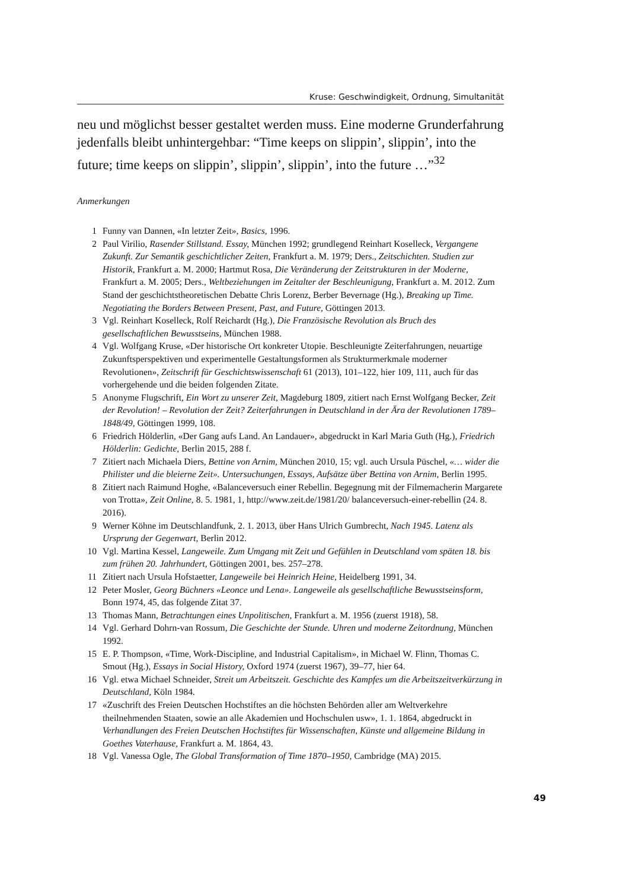Kruse: Geschwindigkeit, Ordnung, Simultanität
neu und möglichst besser gestaltet werden muss. Eine moderne Grunderfahrung jedenfalls bleibt unhintergehbar: “Time keeps on slippin’, slippin’, into the future; time keeps on slippin’, slippin’, slippin’, into the future …”<sup>32</sup>
Anmerkungen
1 Funny van Dannen, «In letzter Zeit», Basics, 1996.
2 Paul Virilio, Rasender Stillstand. Essay, München 1992; grundlegend Reinhart Koselleck, Vergangene Zukunft. Zur Semantik geschichtlicher Zeiten, Frankfurt a. M. 1979; Ders., Zeitschichten. Studien zur Historik, Frankfurt a. M. 2000; Hartmut Rosa, Die Veränderung der Zeitstrukturen in der Moderne, Frankfurt a. M. 2005; Ders., Weltbeziehungen im Zeitalter der Beschleunigung, Frankfurt a. M. 2012. Zum Stand der geschichtstheoretischen Debatte Chris Lorenz, Berber Bevernage (Hg.), Breaking up Time. Negotiating the Borders Between Present, Past, and Future, Göttingen 2013.
3 Vgl. Reinhart Koselleck, Rolf Reichardt (Hg.), Die Französische Revolution als Bruch des gesellschaftlichen Bewusstseins, München 1988.
4 Vgl. Wolfgang Kruse, «Der historische Ort konkreter Utopie. Beschleunigte Zeiterfahrungen, neuartige Zukunftsperspektiven und experimentelle Gestaltungsformen als Strukturmerkmale moderner Revolutionen», Zeitschrift für Geschichtswissenschaft 61 (2013), 101–122, hier 109, 111, auch für das vorhergehende und die beiden folgenden Zitate.
5 Anonyme Flugschrift, Ein Wort zu unserer Zeit, Magdeburg 1809, zitiert nach Ernst Wolfgang Becker, Zeit der Revolution! – Revolution der Zeit? Zeiterfahrungen in Deutschland in der Ära der Revolutionen 1789–1848/49, Göttingen 1999, 108.
6 Friedrich Hölderlin, «Der Gang aufs Land. An Landauer», abgedruckt in Karl Maria Guth (Hg.), Friedrich Hölderlin: Gedichte, Berlin 2015, 288 f.
7 Zitiert nach Michaela Diers, Bettine von Arnim, München 2010, 15; vgl. auch Ursula Püschel, «… wider die Philister und die bleierne Zeit». Untersuchungen, Essays, Aufsätze über Bettina von Arnim, Berlin 1995.
8 Zitiert nach Raimund Hoghe, «Balanceversuch einer Rebellin. Begegnung mit der Filmemacherin Margarete von Trotta», Zeit Online, 8. 5. 1981, 1, http://www.zeit.de/1981/20/ balanceversuch-einer-rebellin (24. 8. 2016).
9 Werner Köhne im Deutschlandfunk, 2. 1. 2013, über Hans Ulrich Gumbrecht, Nach 1945. Latenz als Ursprung der Gegenwart, Berlin 2012.
10 Vgl. Martina Kessel, Langeweile. Zum Umgang mit Zeit und Gefühlen in Deutschland vom späten 18. bis zum frühen 20. Jahrhundert, Göttingen 2001, bes. 257–278.
11 Zitiert nach Ursula Hofstaetter, Langeweile bei Heinrich Heine, Heidelberg 1991, 34.
12 Peter Mosler, Georg Büchners «Leonce und Lena». Langeweile als gesellschaftliche Bewusstseinsform, Bonn 1974, 45, das folgende Zitat 37.
13 Thomas Mann, Betrachtungen eines Unpolitischen, Frankfurt a. M. 1956 (zuerst 1918), 58.
14 Vgl. Gerhard Dohrn-van Rossum, Die Geschichte der Stunde. Uhren und moderne Zeitordnung, München 1992.
15 E. P. Thompson, «Time, Work-Discipline, and Industrial Capitalism», in Michael W. Flinn, Thomas C. Smout (Hg.), Essays in Social History, Oxford 1974 (zuerst 1967), 39–77, hier 64.
16 Vgl. etwa Michael Schneider, Streit um Arbeitszeit. Geschichte des Kampfes um die Arbeitszeitverkürzung in Deutschland, Köln 1984.
17 «Zuschrift des Freien Deutschen Hochstiftes an die höchsten Behörden aller am Weltverkehre theilnehmenden Staaten, sowie an alle Akademien und Hochschulen usw», 1. 1. 1864, abgedruckt in Verhandlungen des Freien Deutschen Hochstiftes für Wissenschaften, Künste und allgemeine Bildung in Goethes Vaterhause, Frankfurt a. M. 1864, 43.
18 Vgl. Vanessa Ogle, The Global Transformation of Time 1870–1950, Cambridge (MA) 2015.
49